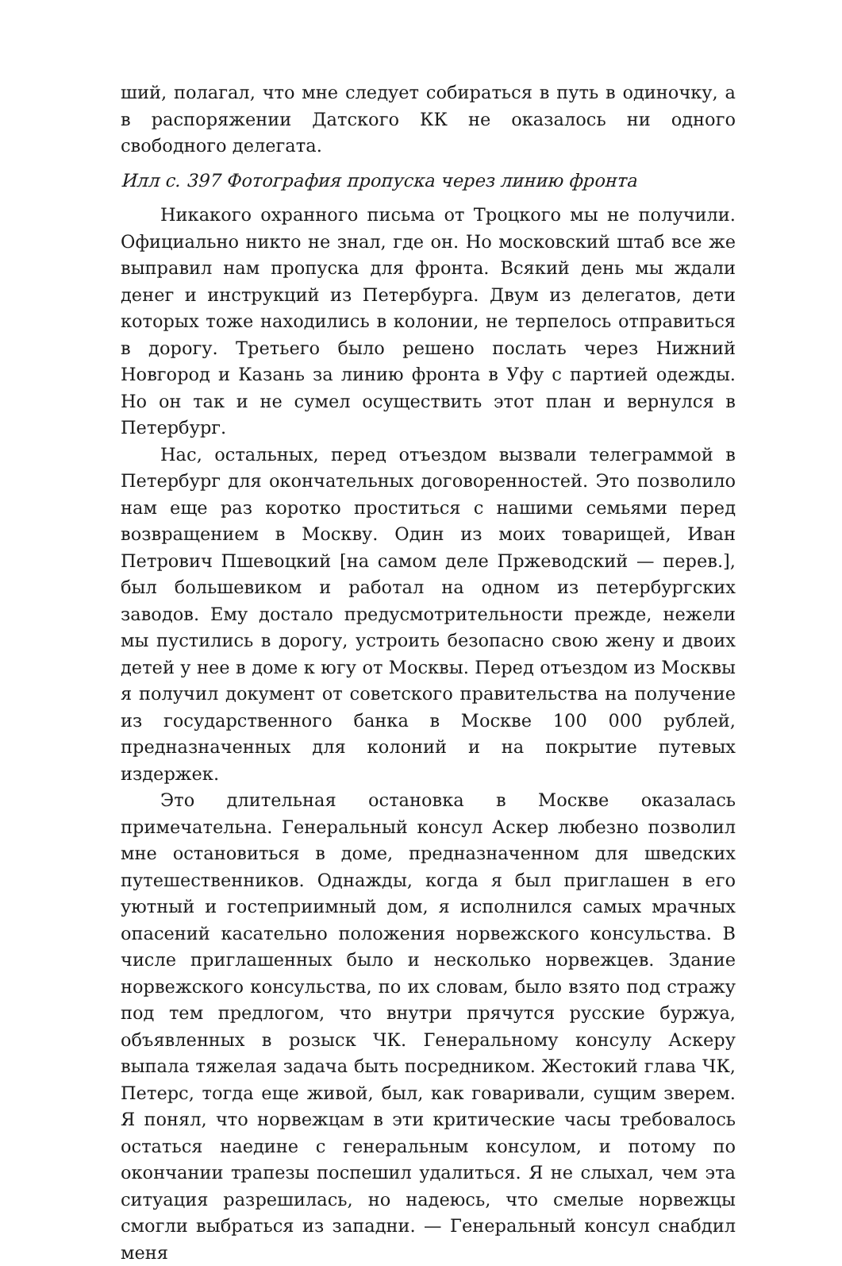ший, полагал, что мне следует собираться в путь в одиночку, а в распоряжении Датского КК не оказалось ни одного свободного делегата.
Илл с. 397 Фотография пропуска через линию фронта
Никакого охранного письма от Троцкого мы не получили. Официально никто не знал, где он. Но московский штаб все же выправил нам пропуска для фронта. Всякий день мы ждали денег и инструкций из Петербурга. Двум из делегатов, дети которых тоже находились в колонии, не терпелось отправиться в дорогу. Третьего было решено послать через Нижний Новгород и Казань за линию фронта в Уфу с партией одежды. Но он так и не сумел осуществить этот план и вернулся в Петербург.
Нас, остальных, перед отъездом вызвали телеграммой в Петербург для окончательных договоренностей. Это позволило нам еще раз коротко проститься с нашими семьями перед возвращением в Москву. Один из моих товарищей, Иван Петрович Пшевоцкий [на самом деле Пржеводский — перев.], был большевиком и работал на одном из петербургских заводов. Ему достало предусмотрительности прежде, нежели мы пустились в дорогу, устроить безопасно свою жену и двоих детей у нее в доме к югу от Москвы. Перед отъездом из Москвы я получил документ от советского правительства на получение из государственного банка в Москве 100 000 рублей, предназначенных для колоний и на покрытие путевых издержек.
Это длительная остановка в Москве оказалась примечательна. Генеральный консул Аскер любезно позволил мне остановиться в доме, предназначенном для шведских путешественников. Однажды, когда я был приглашен в его уютный и гостеприимный дом, я исполнился самых мрачных опасений касательно положения норвежского консульства. В числе приглашенных было и несколько норвежцев. Здание норвежского консульства, по их словам, было взято под стражу под тем предлогом, что внутри прячутся русские буржуа, объявленных в розыск ЧК. Генеральному консулу Аскеру выпала тяжелая задача быть посредником. Жестокий глава ЧК, Петерс, тогда еще живой, был, как говаривали, сущим зверем. Я понял, что норвежцам в эти критические часы требовалось остаться наедине с генеральным консулом, и потому по окончании трапезы поспешил удалиться. Я не слыхал, чем эта ситуация разрешилась, но надеюсь, что смелые норвежцы смогли выбраться из западни. — Генеральный консул снабдил меня